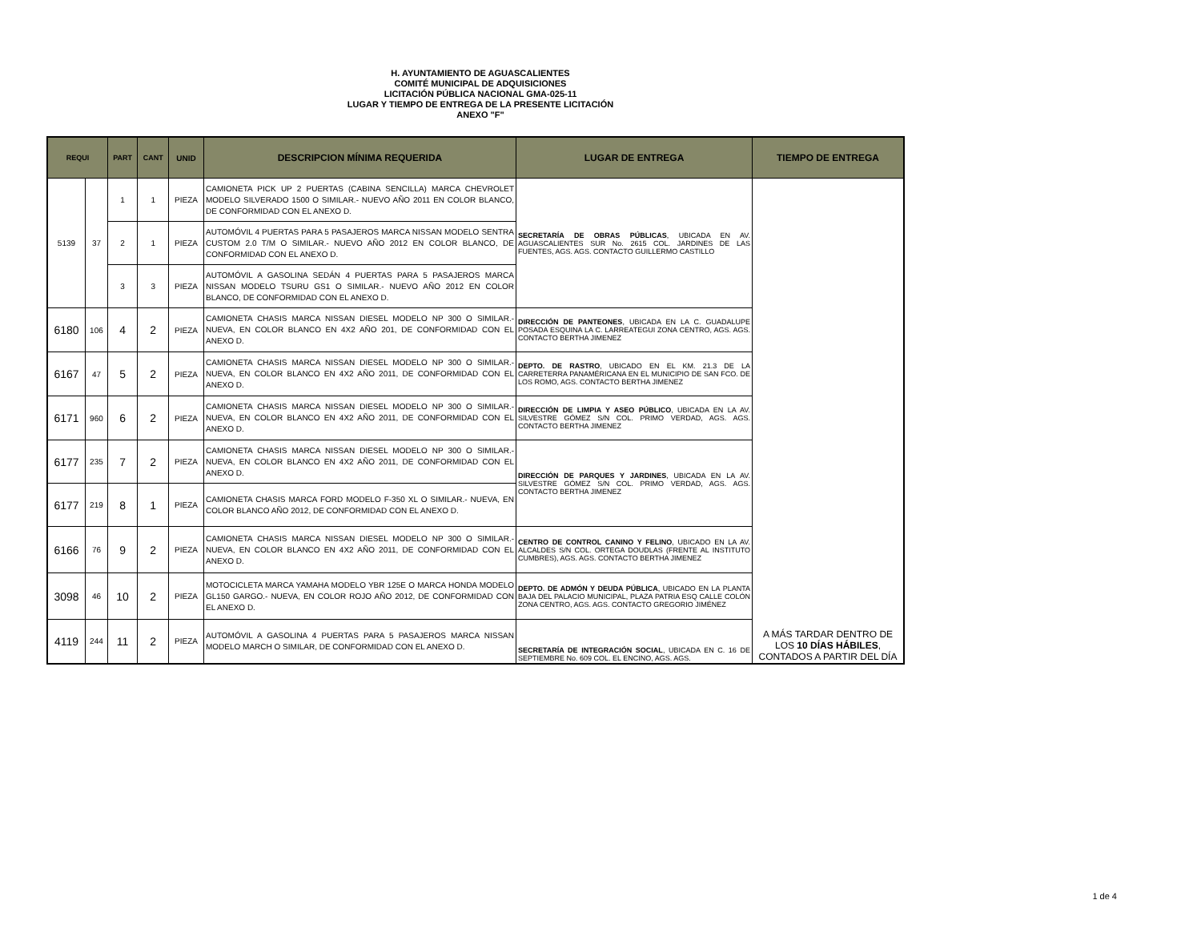H. AYUNTAMIENTO DE AGUASCALIENTES
COMITÉ MUNICIPAL DE ADQUISICIONES
LICITACIÓN PÚBLICA NACIONAL GMA-025-11
LUGAR Y TIEMPO DE ENTREGA DE LA PRESENTE LICITACIÓN
ANEXO "F"
| REQUI | | PART | CANT | UNID | DESCRIPCION MÍNIMA REQUERIDA | LUGAR DE ENTREGA | TIEMPO DE ENTREGA |
| --- | --- | --- | --- | --- | --- | --- | --- |
| 5139 | 37 | 1 | 1 | PIEZA | CAMIONETA PICK UP 2 PUERTAS (CABINA SENCILLA) MARCA CHEVROLET MODELO SILVERADO 1500 O SIMILAR.- NUEVO AÑO 2011 EN COLOR BLANCO, DE CONFORMIDAD CON EL ANEXO D. | SECRETARÍA DE OBRAS PÚBLICAS , UBICADA EN AV. AGUASCALIENTES SUR No. 2615 COL. JARDINES DE LAS FUENTES, AGS. AGS. CONTACTO GUILLERMO CASTILLO | A MÁS TARDAR DENTRO DE LOS 10 DÍAS HÁBILES , CONTADOS A PARTIR DEL DÍA |
| | | 2 | 1 | PIEZA | AUTOMÓVIL 4 PUERTAS PARA 5 PASAJEROS MARCA NISSAN MODELO SENTRA CUSTOM 2.0 T/M O SIMILAR.- NUEVO AÑO 2012 EN COLOR BLANCO, DE CONFORMIDAD CON EL ANEXO D. | | |
| | | 3 | 3 | PIEZA | AUTOMÓVIL A GASOLINA SEDÁN 4 PUERTAS PARA 5 PASAJEROS MARCA NISSAN MODELO TSURU GS1 O SIMILAR.- NUEVO AÑO 2012 EN COLOR BLANCO, DE CONFORMIDAD CON EL ANEXO D. | | |
| 6180 | 106 | 4 | 2 | PIEZA | CAMIONETA CHASIS MARCA NISSAN DIESEL MODELO NP 300 O SIMILAR.- NUEVA, EN COLOR BLANCO EN 4X2 AÑO 201, DE CONFORMIDAD CON EL ANEXO D. | DIRECCIÓN DE PANTEONES , UBICADA EN LA C. GUADALUPE POSADA ESQUINA LA C. LARREATEGUI ZONA CENTRO, AGS. AGS. CONTACTO BERTHA JIMENEZ | |
| 6167 | 47 | 5 | 2 | PIEZA | CAMIONETA CHASIS MARCA NISSAN DIESEL MODELO NP 300 O SIMILAR.- NUEVA, EN COLOR BLANCO EN 4X2 AÑO 2011, DE CONFORMIDAD CON EL ANEXO D. | DEPTO. DE RASTRO , UBICADO EN EL KM. 21.3 DE LA CARRETERRA PANAMÉRICANA EN EL MUNICIPIO DE SAN FCO. DE LOS ROMO, AGS. CONTACTO BERTHA JIMENEZ | |
| 6171 | 960 | 6 | 2 | PIEZA | CAMIONETA CHASIS MARCA NISSAN DIESEL MODELO NP 300 O SIMILAR.- NUEVA, EN COLOR BLANCO EN 4X2 AÑO 2011, DE CONFORMIDAD CON EL ANEXO D. | DIRECCIÓN DE LIMPIA Y ASEO PÚBLICO , UBICADA EN LA AV. SILVESTRE GÓMEZ S/N COL. PRIMO VERDAD, AGS. AGS. CONTACTO BERTHA JIMENEZ | |
| 6177 | 235 | 7 | 2 | PIEZA | CAMIONETA CHASIS MARCA NISSAN DIESEL MODELO NP 300 O SIMILAR.- NUEVA, EN COLOR BLANCO EN 4X2 AÑO 2011, DE CONFORMIDAD CON EL ANEXO D. | DIRECCIÓN DE PARQUES Y JARDINES , UBICADA EN LA AV. SILVESTRE GÓMEZ S/N COL. PRIMO VERDAD, AGS. AGS. CONTACTO BERTHA JIMENEZ | |
| 6177 | 219 | 8 | 1 | PIEZA | CAMIONETA CHASIS MARCA FORD MODELO F-350 XL O SIMILAR.- NUEVA, EN COLOR BLANCO AÑO 2012, DE CONFORMIDAD CON EL ANEXO D. | | |
| 6166 | 76 | 9 | 2 | PIEZA | CAMIONETA CHASIS MARCA NISSAN DIESEL MODELO NP 300 O SIMILAR.- NUEVA, EN COLOR BLANCO EN 4X2 AÑO 2011, DE CONFORMIDAD CON EL ANEXO D. | CENTRO DE CONTROL CANINO Y FELINO , UBICADO EN LA AV. ALCALDES S/N COL. ORTEGA DOUDLAS (FRENTE AL INSTITUTO CUMBRES), AGS. AGS. CONTACTO BERTHA JIMENEZ | |
| 3098 | 46 | 10 | 2 | PIEZA | MOTOCICLETA MARCA YAMAHA MODELO YBR 125E O MARCA HONDA MODELO GL150 GARGO.- NUEVA, EN COLOR ROJO AÑO 2012, DE CONFORMIDAD CON EL ANEXO D. | DEPTO. DE ADMÓN Y DEUDA PÚBLICA , UBICADO EN LA PLANTA BAJA DEL PALACIO MUNICIPAL, PLAZA PATRIA ESQ CALLE COLÓN ZONA CENTRO, AGS. AGS. CONTACTO GREGORIO JIMÉNEZ | |
| 4119 | 244 | 11 | 2 | PIEZA | AUTOMÓVIL A GASOLINA 4 PUERTAS PARA 5 PASAJEROS MARCA NISSAN MODELO MARCH O SIMILAR, DE CONFORMIDAD CON EL ANEXO D. | SECRETARÍA DE INTEGRACIÓN SOCIAL , UBICADA EN C. 16 DE SEPTIEMBRE No. 609 COL. EL ENCINO, AGS. AGS. | |
1 de 4